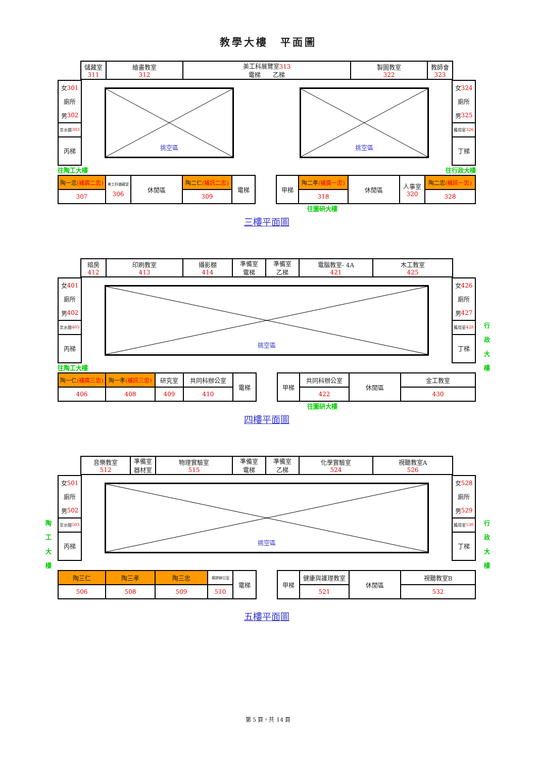教學大樓　平面圖
| 儲藏室 311 | 繪畫教室 312 | 美工科展覽室 313 電梯 乙梯 | 製圖教室 322 | 教師會 323 |
女 301
廁所
男 302
茶水間 303
丙梯
挑空區
挑空區
女 324
廁所
男 325
備用室 326
丁梯
往陶工大樓 往行政大樓
| 陶一忠 (補廣二忠) | 美工科儲藏室 306 | 休閒區 | 陶二仁 (補訊二忠) | 電梯 | | 甲梯 | 陶二孝 (補廣一忠) | 休閒區 | 人事室 320 | 陶二忠 (補訊一忠) |
| 307 | | | 309 | | | | 318 | | | 328 |
往圖研大樓
三樓平面圖
| 暗房 412 | 印刷教室 413 | 攝影棚 414 | 準備室 電梯 | 準備室 乙梯 | 電腦教室- 4A 421 | 木工教室 425 |
女 401
廁所
男 402
茶水間 403
丙梯
挑空區
女 426
廁所
男 427
備用室 428
丁梯
行
政
大
樓
往陶工大樓
| 陶一仁 (補廣三忠) | 陶一孝 (補訊三忠) | 研究室 | 共同科辦公室 | 電梯 | | 甲梯 | 共同科辦公室 | 休閒區 | 金工教室 |
| 406 | 408 | 409 | 410 | | | | 422 | | 430 |
往圖研大樓
四樓平面圖
| 音樂教室 512 | 準備室 器材室 | 物理實驗室 515 | 準備室 電梯 | 準備室 乙梯 | 化學實驗室 524 | 視聽教室A 526 |
女 501
廁所
男 502
茶水間 503
丙梯
挑空區
女 528
廁所
男 529
備用室 530
丁梯
陶
工
大
樓
行
政
大
樓
| 陶三仁 | 陶三孝 | 陶三忠 | 導師辦公室 | 電梯 | | 甲梯 | 健康與護理教室 | 休閒區 | 視聽教室B |
| 506 | 508 | 509 | 510 | | | | 521 | | 532 |
五樓平面圖
第 5 頁，共 14 頁